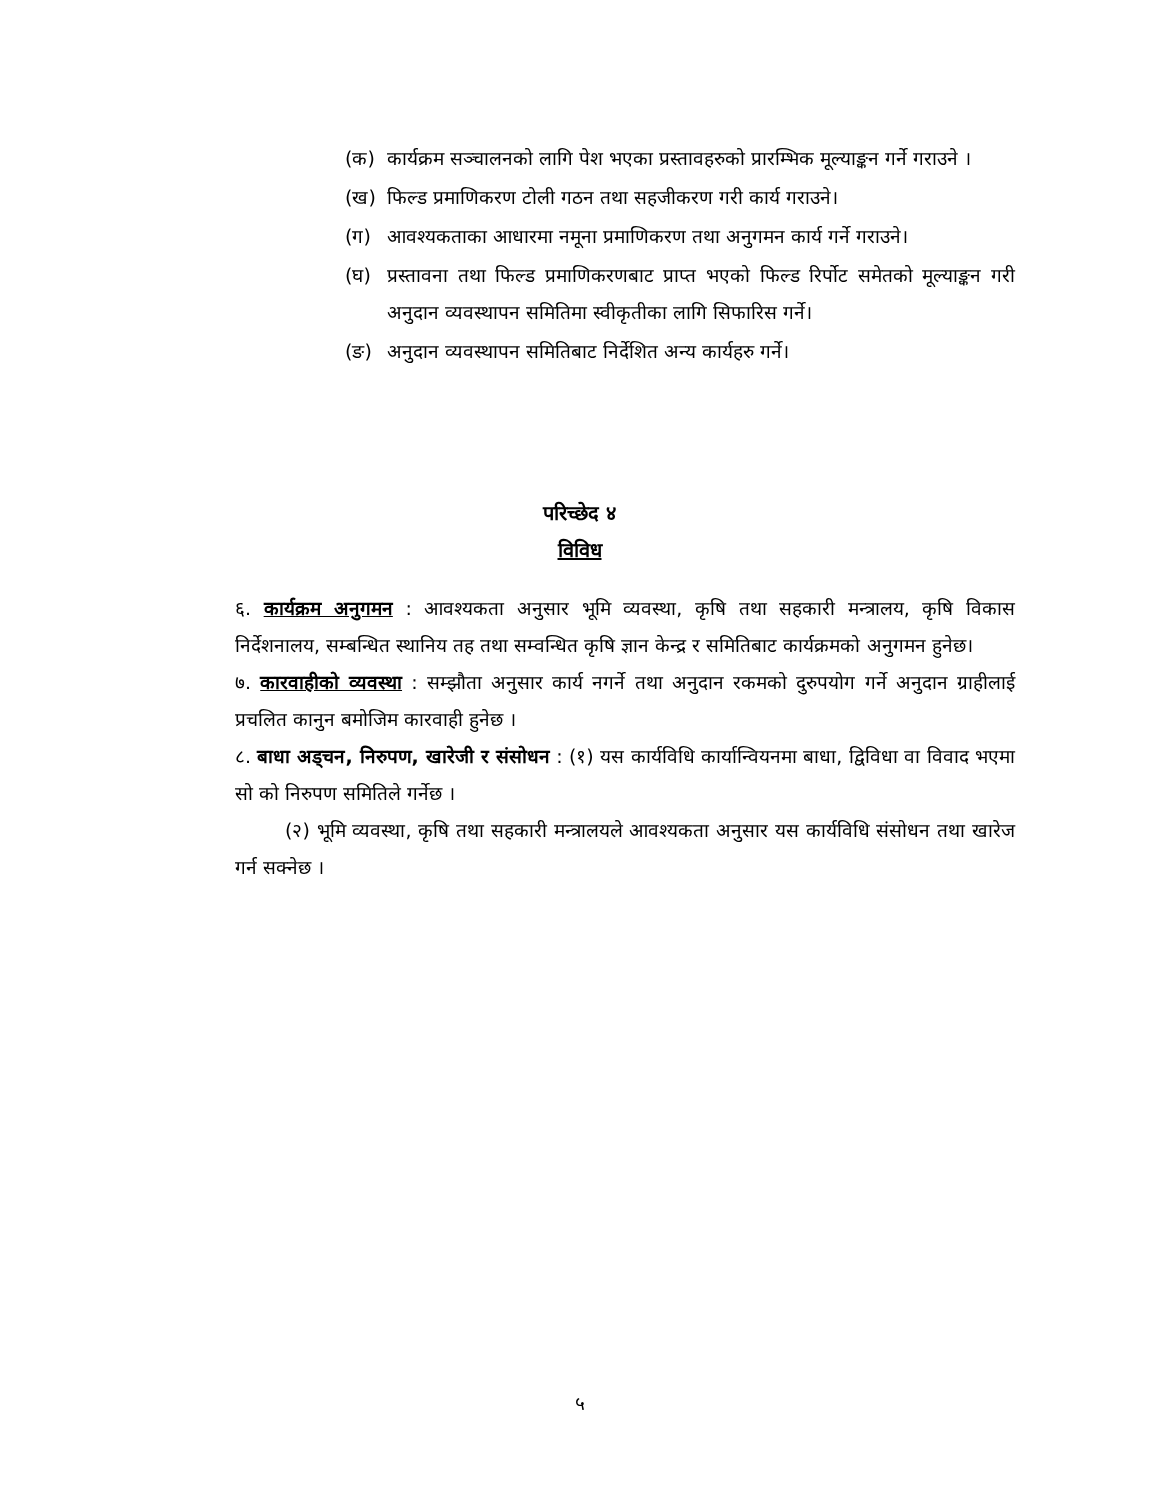(क) कार्यक्रम सञ्चालनको लागि पेश भएका प्रस्तावहरुको प्रारम्भिक मूल्याङ्कन गर्ने गराउने ।
(ख) फिल्ड प्रमाणिकरण टोली गठन तथा सहजीकरण गरी कार्य गराउने।
(ग) आवश्यकताका आधारमा नमूना प्रमाणिकरण तथा अनुगमन कार्य गर्ने गराउने।
(घ) प्रस्तावना तथा फिल्ड प्रमाणिकरणबाट प्राप्त भएको फिल्ड रिर्पोट समेतको मूल्याङ्कन गरी अनुदान व्यवस्थापन समितिमा स्वीकृतीका लागि सिफारिस गर्ने।
(ङ) अनुदान व्यवस्थापन समितिबाट निर्देशित अन्य कार्यहरु गर्ने।
परिच्छेद ४
विविध
६. कार्यक्रम अनुगमन : आवश्यकता अनुसार भूमि व्यवस्था, कृषि तथा सहकारी मन्त्रालय, कृषि विकास निर्देशनालय, सम्बन्धित स्थानिय तह तथा सम्वन्धित कृषि ज्ञान केन्द्र र समितिबाट कार्यक्रमको अनुगमन हुनेछ।
७. कारवाहीको व्यवस्था : सम्झौता अनुसार कार्य नगर्ने तथा अनुदान रकमको दुरुपयोग गर्ने अनुदान ग्राहीलाई प्रचलित कानुन बमोजिम कारवाही हुनेछ ।
८. बाधा अड्चन, निरुपण, खारेजी र संसोधन : (१) यस कार्यविधि कार्यान्वियनमा बाधा, द्विविधा वा विवाद भएमा सो को निरुपण समितिले गर्नेछ ।
(२) भूमि व्यवस्था, कृषि तथा सहकारी मन्त्रालयले आवश्यकता अनुसार यस कार्यविधि संसोधन तथा खारेज गर्न सक्नेछ ।
५